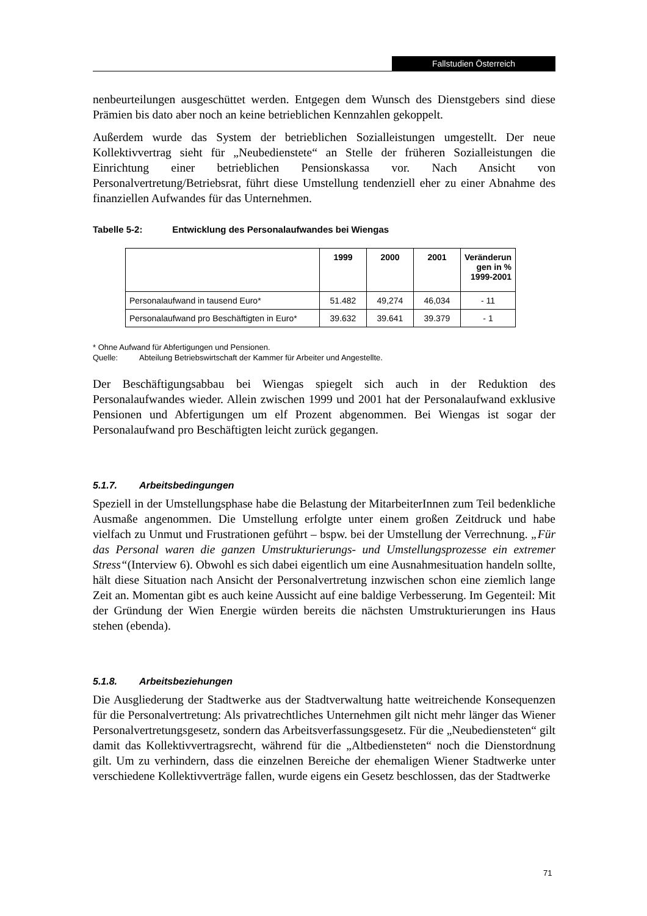Fallstudien Österreich
nenbeurteilungen ausgeschüttet werden. Entgegen dem Wunsch des Dienstgebers sind diese Prämien bis dato aber noch an keine betrieblichen Kennzahlen gekoppelt.
Außerdem wurde das System der betrieblichen Sozialleistungen umgestellt. Der neue Kollektivvertrag sieht für „Neubedienstete“ an Stelle der früheren Sozialleistungen die Einrichtung einer betrieblichen Pensionskassa vor. Nach Ansicht von Personalvertretung/Betriebsrat, führt diese Umstellung tendenziell eher zu einer Abnahme des finanziellen Aufwandes für das Unternehmen.
Tabelle 5-2: Entwicklung des Personalaufwandes bei Wiengas
| | 1999 | 2000 | 2001 | Veränderun gen in % 1999-2001 |
| --- | --- | --- | --- | --- |
| Personalaufwand in tausend Euro* | 51.482 | 49,274 | 46,034 | - 11 |
| Personalaufwand pro Beschäftigten in Euro* | 39.632 | 39.641 | 39.379 | - 1 |
* Ohne Aufwand für Abfertigungen und Pensionen.
Quelle: Abteilung Betriebswirtschaft der Kammer für Arbeiter und Angestellte.
Der Beschäftigungsabbau bei Wiengas spiegelt sich auch in der Reduktion des Personalaufwandes wieder. Allein zwischen 1999 und 2001 hat der Personalaufwand exklusive Pensionen und Abfertigungen um elf Prozent abgenommen. Bei Wiengas ist sogar der Personalaufwand pro Beschäftigten leicht zurück gegangen.
5.1.7. Arbeitsbedingungen
Speziell in der Umstellungsphase habe die Belastung der MitarbeiterInnen zum Teil bedenkliche Ausmaße angenommen. Die Umstellung erfolgte unter einem großen Zeitdruck und habe vielfach zu Unmut und Frustrationen geführt – bspw. bei der Umstellung der Verrechnung. „Für das Personal waren die ganzen Umstrukturierungs- und Umstellungsprozesse ein extremer Stress“(Interview 6). Obwohl es sich dabei eigentlich um eine Ausnahmesituation handeln sollte, hält diese Situation nach Ansicht der Personalvertretung inzwischen schon eine ziemlich lange Zeit an. Momentan gibt es auch keine Aussicht auf eine baldige Verbesserung. Im Gegenteil: Mit der Gründung der Wien Energie würden bereits die nächsten Umstrukturierungen ins Haus stehen (ebenda).
5.1.8. Arbeitsbeziehungen
Die Ausgliederung der Stadtwerke aus der Stadtverwaltung hatte weitreichende Konsequenzen für die Personalvertretung: Als privatrechtliches Unternehmen gilt nicht mehr länger das Wiener Personalvertretungsgesetz, sondern das Arbeitsverfassungsgesetz. Für die „Neubediensteten“ gilt damit das Kollektivvertragsrecht, während für die „Altbediensteten“ noch die Dienstordnung gilt. Um zu verhindern, dass die einzelnen Bereiche der ehemaligen Wiener Stadtwerke unter verschiedene Kollektivverträge fallen, wurde eigens ein Gesetz beschlossen, das der Stadtwerke
71